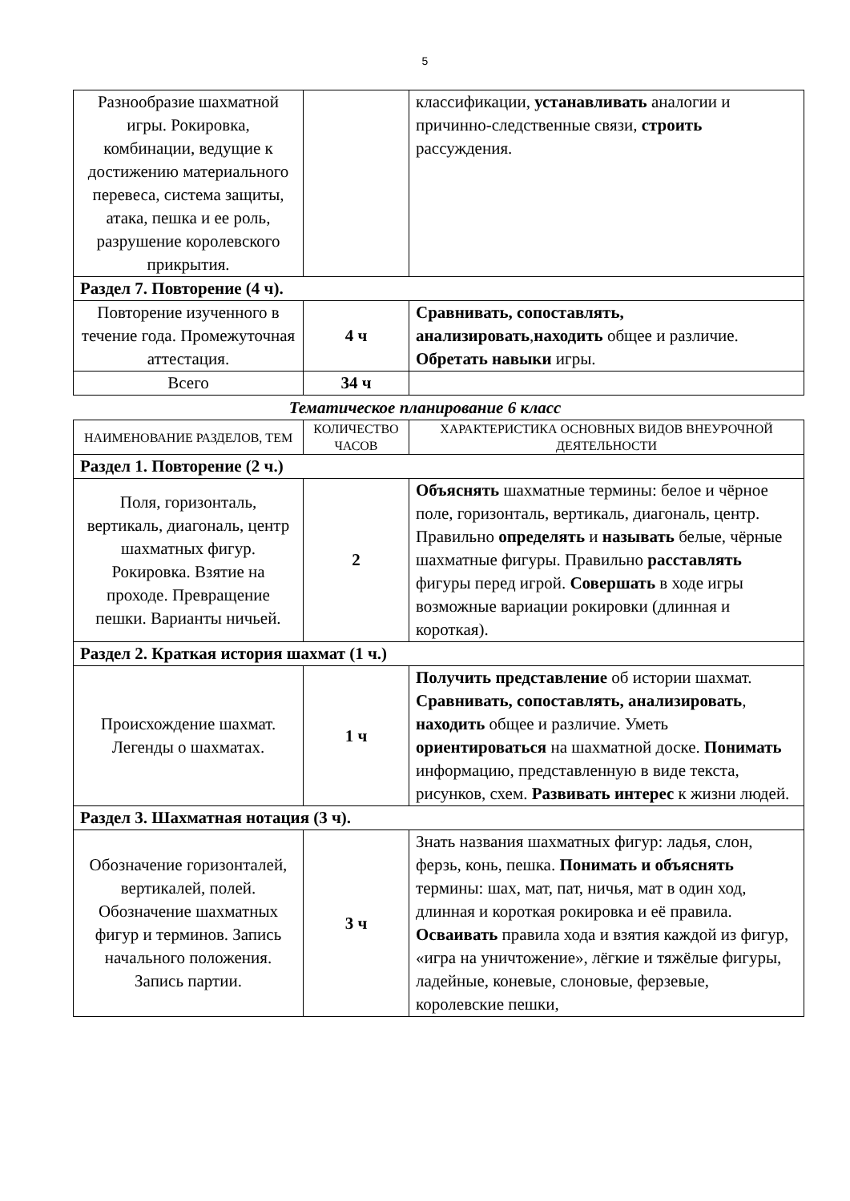5
| Разнообразие шахматной игры. Рокировка, комбинации, ведущие к достижению материального перевеса, система защиты, атака, пешка и ее роль, разрушение королевского прикрытия. | | классификации, устанавливать аналогии и причинно-следственные связи, строить рассуждения. |
| Раздел 7. Повторение (4 ч). | | |
| Повторение изученного в течение года. Промежуточная аттестация. | 4 ч | Сравнивать, сопоставлять, анализировать , находить общее и различие. Обретать навыки игры. |
| Всего | 34 ч | |
Тематическое планирование 6 класс
| НАИМЕНОВАНИЕ РАЗДЕЛОВ, ТЕМ | КОЛИЧЕСТВО ЧАСОВ | ХАРАКТЕРИСТИКА ОСНОВНЫХ ВИДОВ ВНЕУРОЧНОЙ ДЕЯТЕЛЬНОСТИ |
| --- | --- | --- |
| Раздел 1. Повторение (2 ч.) | | |
| Поля, горизонталь, вертикаль, диагональ, центр шахматных фигур. Рокировка. Взятие на проходе. Превращение пешки. Варианты ничьей. | 2 | Объяснять шахматные термины: белое и чёрное поле, горизонталь, вертикаль, диагональ, центр. Правильно определять и называть белые, чёрные шахматные фигуры. Правильно расставлять фигуры перед игрой. Совершать в ходе игры возможные вариации рокировки (длинная и короткая). |
| Раздел 2. Краткая история шахмат (1 ч.) | | |
| Происхождение шахмат. Легенды о шахматах. | 1 ч | Получить представление об истории шахмат. Сравнивать, сопоставлять, анализировать , находить общее и различие. Уметь ориентироваться на шахматной доске. Понимать информацию, представленную в виде текста, рисунков, схем. Развивать интерес к жизни людей. |
| Раздел 3. Шахматная нотация (3 ч). | | |
| Обозначение горизонталей, вертикалей, полей. Обозначение шахматных фигур и терминов. Запись начального положения. Запись партии. | 3 ч | Знать названия шахматных фигур: ладья, слон, ферзь, конь, пешка. Понимать и объяснять термины: шах, мат, пат, ничья, мат в один ход, длинная и короткая рокировка и её правила. Осваивать правила хода и взятия каждой из фигур, «игра на уничтожение», лёгкие и тяжёлые фигуры, ладейные, коневые, слоновые, ферзевые, королевские пешки, |